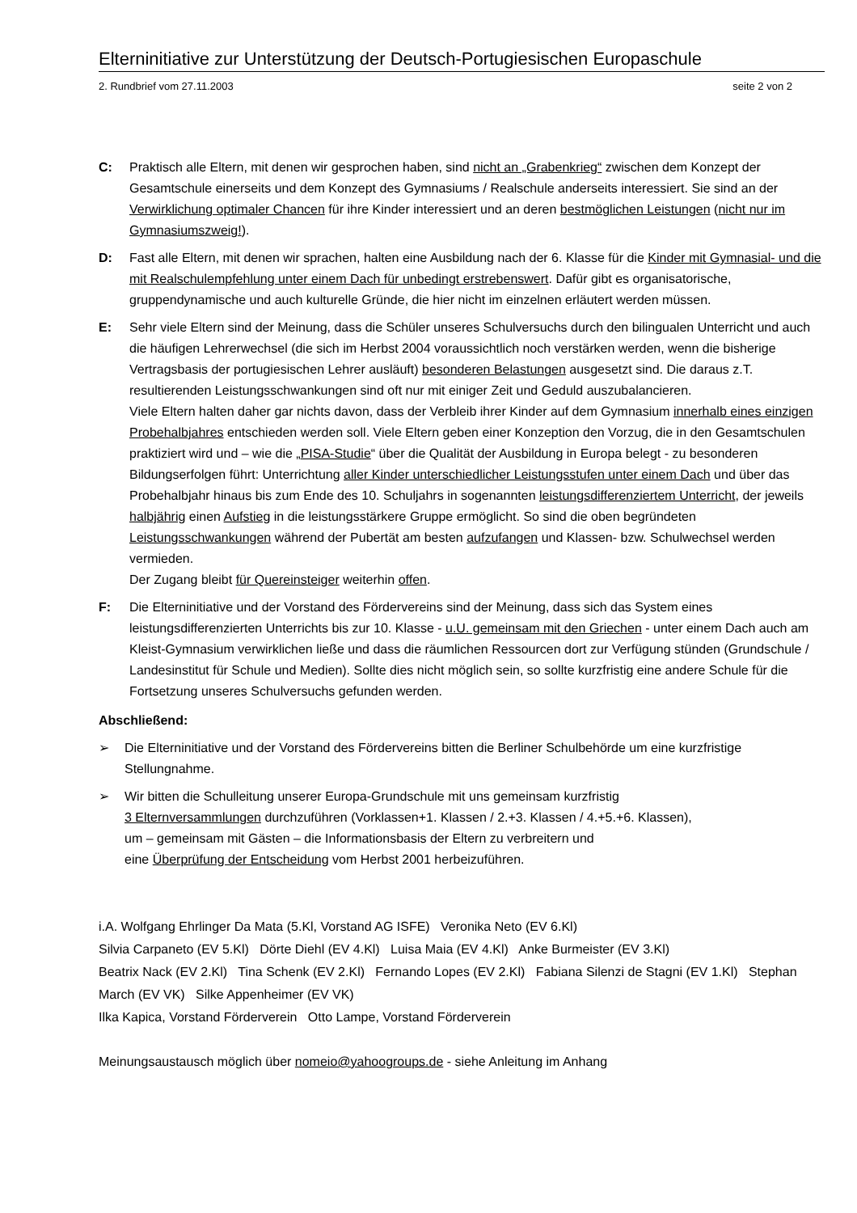Elterninitiative zur Unterstützung der Deutsch-Portugiesischen Europaschule
2. Rundbrief vom 27.11.2003 seite 2 von 2
C: Praktisch alle Eltern, mit denen wir gesprochen haben, sind nicht an „Grabenkrieg“ zwischen dem Konzept der Gesamtschule einerseits und dem Konzept des Gymnasiums / Realschule anderseits interessiert. Sie sind an der Verwirklichung optimaler Chancen für ihre Kinder interessiert und an deren bestmöglichen Leistungen (nicht nur im Gymnasiumszweig!).
D: Fast alle Eltern, mit denen wir sprachen, halten eine Ausbildung nach der 6. Klasse für die Kinder mit Gymnasial- und die mit Realschulempfehlung unter einem Dach für unbedingt erstrebenswert. Dafür gibt es organisatorische, gruppendynamische und auch kulturelle Gründe, die hier nicht im einzelnen erläutert werden müssen.
E: Sehr viele Eltern sind der Meinung, dass die Schüler unseres Schulversuchs durch den bilingualen Unterricht und auch die häufigen Lehrerwechsel (die sich im Herbst 2004 voraussichtlich noch verstärken werden, wenn die bisherige Vertragsbasis der portugiesischen Lehrer ausläuft) besonderen Belastungen ausgesetzt sind. Die daraus z.T. resultierenden Leistungsschwankungen sind oft nur mit einiger Zeit und Geduld auszubalancieren.
Viele Eltern halten daher gar nichts davon, dass der Verbleib ihrer Kinder auf dem Gymnasium innerhalb eines einzigen Probehalbjahres entschieden werden soll. Viele Eltern geben einer Konzeption den Vorzug, die in den Gesamtschulen praktiziert wird und – wie die „PISA-Studie“ über die Qualität der Ausbildung in Europa belegt - zu besonderen Bildungserfolgen führt: Unterrichtung aller Kinder unterschiedlicher Leistungsstufen unter einem Dach und über das Probehalbjahr hinaus bis zum Ende des 10. Schuljahrs in sogenannten leistungsdifferenziertem Unterricht, der jeweils halbjährig einen Aufstieg in die leistungsstärkere Gruppe ermöglicht. So sind die oben begründeten Leistungsschwankungen während der Pubertät am besten aufzufangen und Klassen- bzw. Schulwechsel werden vermieden.
Der Zugang bleibt für Quereinsteiger weiterhin offen.
F: Die Elterninitiative und der Vorstand des Fördervereins sind der Meinung, dass sich das System eines leistungsdifferenzierten Unterrichts bis zur 10. Klasse - u.U. gemeinsam mit den Griechen - unter einem Dach auch am Kleist-Gymnasium verwirklichen ließe und dass die räumlichen Ressourcen dort zur Verfügung stünden (Grundschule / Landesinstitut für Schule und Medien). Sollte dies nicht möglich sein, so sollte kurzfristig eine andere Schule für die Fortsetzung unseres Schulversuchs gefunden werden.
Abschließend:
➢ Die Elterninitiative und der Vorstand des Fördervereins bitten die Berliner Schulbehörde um eine kurzfristige Stellungnahme.
➢ Wir bitten die Schulleitung unserer Europa-Grundschule mit uns gemeinsam kurzfristig
3 Elternversammlungen durchzuführen (Vorklassen+1. Klassen / 2.+3. Klassen / 4.+5.+6. Klassen),
um – gemeinsam mit Gästen – die Informationsbasis der Eltern zu verbreitern und
eine Überprüfung der Entscheidung vom Herbst 2001 herbeizuführen.
i.A. Wolfgang Ehrlinger Da Mata (5.Kl, Vorstand AG ISFE) Veronika Neto (EV 6.Kl)
Silvia Carpaneto (EV 5.Kl) Dörte Diehl (EV 4.Kl) Luisa Maia (EV 4.Kl) Anke Burmeister (EV 3.Kl)
Beatrix Nack (EV 2.Kl) Tina Schenk (EV 2.Kl) Fernando Lopes (EV 2.Kl) Fabiana Silenzi de Stagni (EV 1.Kl) Stephan March (EV VK) Silke Appenheimer (EV VK)
Ilka Kapica, Vorstand Förderverein Otto Lampe, Vorstand Förderverein
Meinungsaustausch möglich über nomeio@yahoogroups.de - siehe Anleitung im Anhang